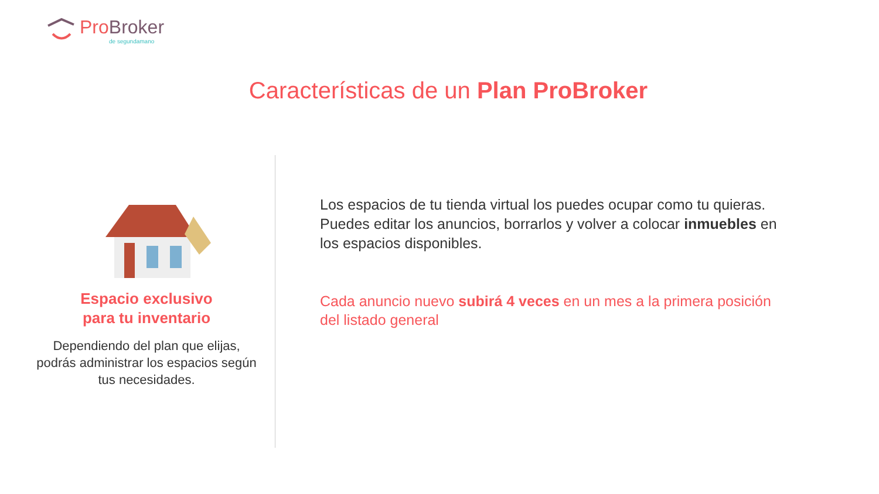ProBroker
de segundamano
Características de un Plan ProBroker
Espacio exclusivo
para tu inventario
Dependiendo del plan que elijas, podrás administrar los espacios según tus necesidades.
Los espacios de tu tienda virtual los puedes ocupar como tu quieras. Puedes editar los anuncios, borrarlos y volver a colocar inmuebles en los espacios disponibles.
Cada anuncio nuevo subirá 4 veces en un mes a la primera posición del listado general